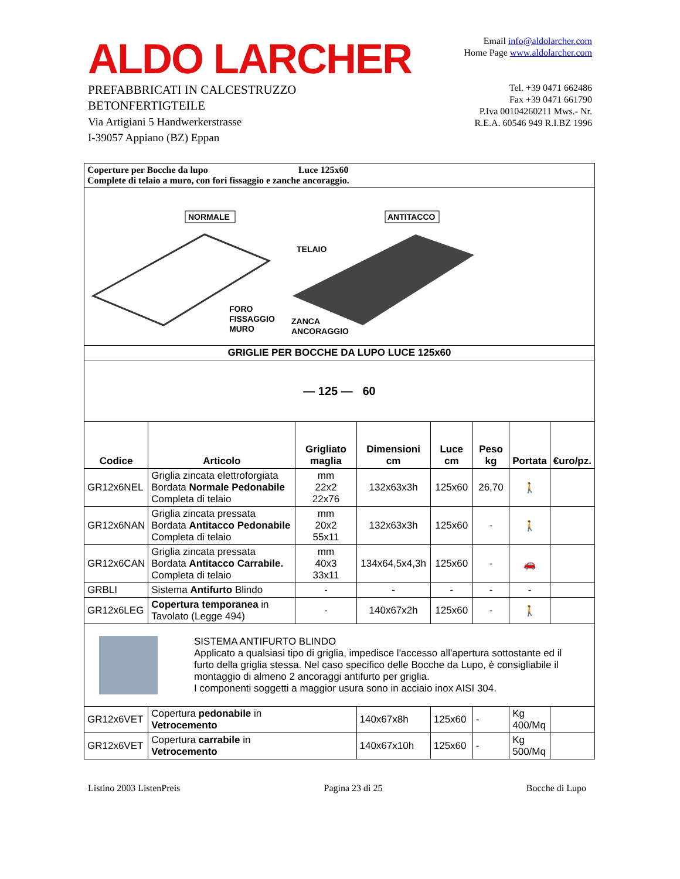ALDO LARCHER
PREFABBRICATI IN CALCESTRUZZO
BETONFERTIGTEILE
Via Artigiani 5 Handwerkerstrasse
I-39057 Appiano (BZ) Eppan
Email info@aldolarcher.com
Home Page www.aldolarcher.com
Tel. +39 0471 662486
Fax +39 0471 661790
P.Iva 00104260211 Mws.- Nr.
R.E.A. 60546 949 R.I.BZ 1996
| Coperture per Bocche da lupo Luce 125x60 Complete di telaio a muro, con fori fissaggio e zanche ancoraggio. | | | | | | | |
| NORMALE ANTITACCO TELAIO FORO FISSAGGIO MURO ZANCA ANCORAGGIO | | | | | | | |
| GRIGLIE PER BOCCHE DA LUPO LUCE 125x60 | | | | | | | |
| — 125 — 60 | | | | | | | |
| Codice | Articolo | Grigliato maglia | Dimensioni cm | Luce cm | Peso kg | Portata | €uro/pz. |
| GR12x6NEL | Griglia zincata elettroforgiata Bordata Normale Pedonabile Completa di telaio | mm 22x2 22x76 | 132x63x3h | 125x60 | 26,70 | 🚶 | |
| GR12x6NAN | Griglia zincata pressata Bordata Antitacco Pedonabile Completa di telaio | mm 20x2 55x11 | 132x63x3h | 125x60 | - | 🚶 | |
| GR12x6CAN | Griglia zincata pressata Bordata Antitacco Carrabile. Completa di telaio | mm 40x3 33x11 | 134x64,5x4,3h | 125x60 | - | 🚗 | |
| GRBLI | Sistema Antifurto Blindo | - | - | - | - | - | |
| GR12x6LEG | Copertura temporanea in Tavolato (Legge 494) | - | 140x67x2h | 125x60 | - | 🚶 | |
| SISTEMA ANTIFURTO BLINDO Applicato a qualsiasi tipo di griglia, impedisce l'accesso all'apertura sottostante ed il furto della griglia stessa. Nel caso specifico delle Bocche da Lupo, è consigliabile il montaggio di almeno 2 ancoraggi antifurto per griglia. I componenti soggetti a maggior usura sono in acciaio inox AISI 304. | | | | | | | |
| GR12x6VET | Copertura pedonabile in Vetrocemento | | 140x67x8h | 125x60 | - | Kg 400/Mq | |
| GR12x6VET | Copertura carrabile in Vetrocemento | | 140x67x10h | 125x60 | - | Kg 500/Mq | |
Listino 2003 ListenPreis Pagina 23 di 25 Bocche di Lupo